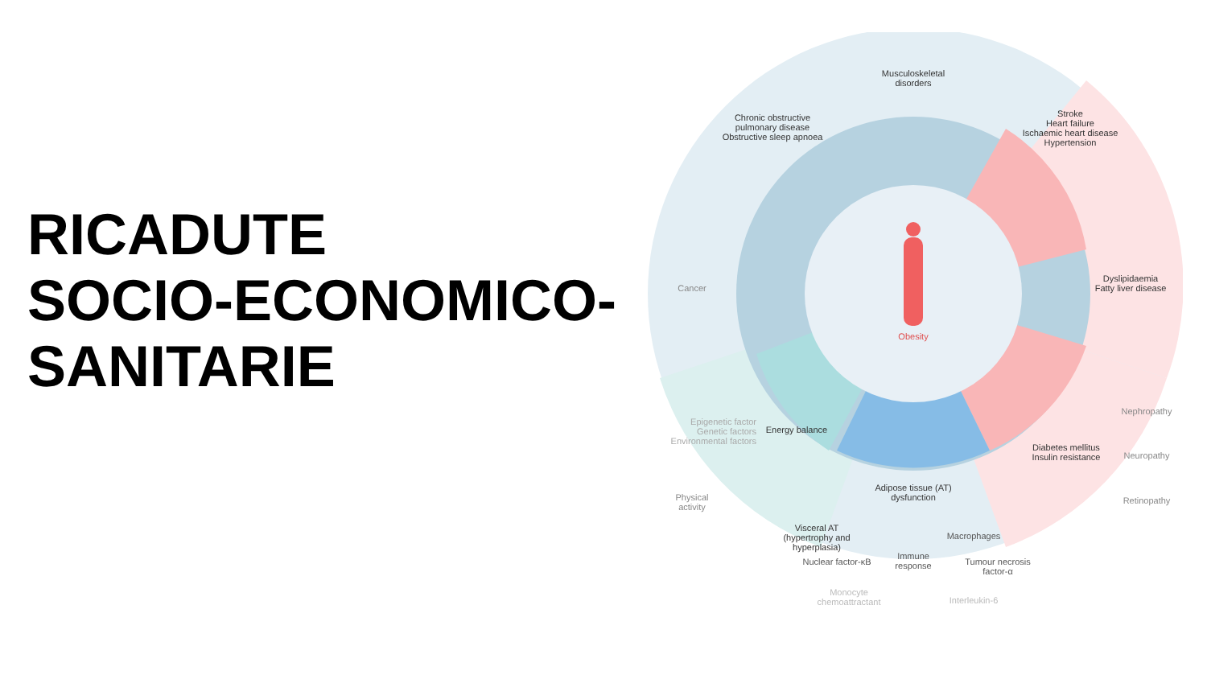RICADUTE
SOCIO-ECONOMICO-
SANITARIE
Musculoskeletal disorders
Chronic obstructive pulmonary disease
Obstructive sleep apnoea
Stroke
Heart failure
Ischaemic heart disease
Hypertension
Cancer
Dyslipidaemia
Fatty liver disease
Obesity
Epigenetic factor
Genetic factors
Environmental factors
Energy balance
Physical activity
Visceral AT (hypertrophy and hyperplasia)
Adipose tissue (AT) dysfunction
Diabetes mellitus
Insulin resistance
Nephropathy
Neuropathy
Retinopathy
Macrophages
Nuclear factor-κB
Immune response
Tumour necrosis factor-α
Monocyte chemoattractant
Interleukin-6